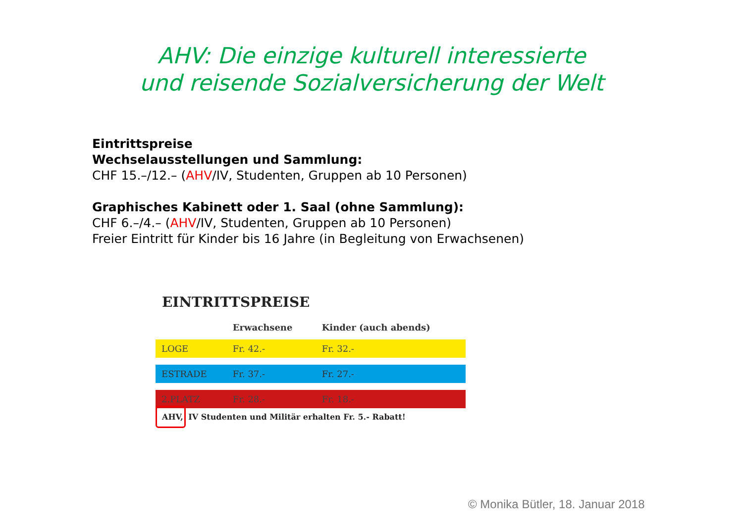AHV: Die einzige kulturell interessierte
und reisende Sozialversicherung der Welt
Eintrittspreise
Wechselausstellungen und Sammlung:
CHF 15.–/12.– (AHV/IV, Studenten, Gruppen ab 10 Personen)
Graphisches Kabinett oder 1. Saal (ohne Sammlung):
CHF 6.–/4.– (AHV/IV, Studenten, Gruppen ab 10 Personen)
Freier Eintritt für Kinder bis 16 Jahre (in Begleitung von Erwachsenen)
EINTRITTSPREISE
| | Erwachsene | Kinder (auch abends) |
| --- | --- | --- |
| LOGE | Fr. 42.- | Fr. 32.- |
| ESTRADE | Fr. 37.- | Fr. 27.- |
| 2.PLATZ | Fr. 28.- | Fr. 18.- |
AHV, IV Studenten und Militär erhalten Fr. 5.- Rabatt!
© Monika Bütler, 18. Januar 2018